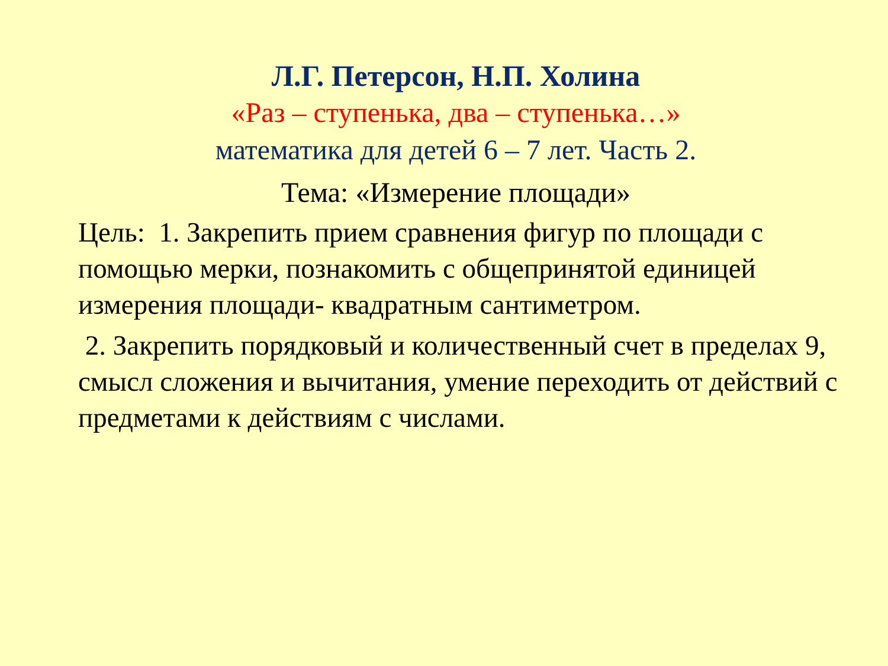Л.Г. Петерсон, Н.П. Холина
«Раз – ступенька, два – ступенька…»
математика для детей 6 – 7 лет. Часть 2.
Тема: «Измерение площади»
Цель: 1. Закрепить прием сравнения фигур по площади с помощью мерки, познакомить с общепринятой единицей измерения площади- квадратным сантиметром.
2. Закрепить порядковый и количественный счет в пределах 9, смысл сложения и вычитания, умение переходить от действий с предметами к действиям с числами.